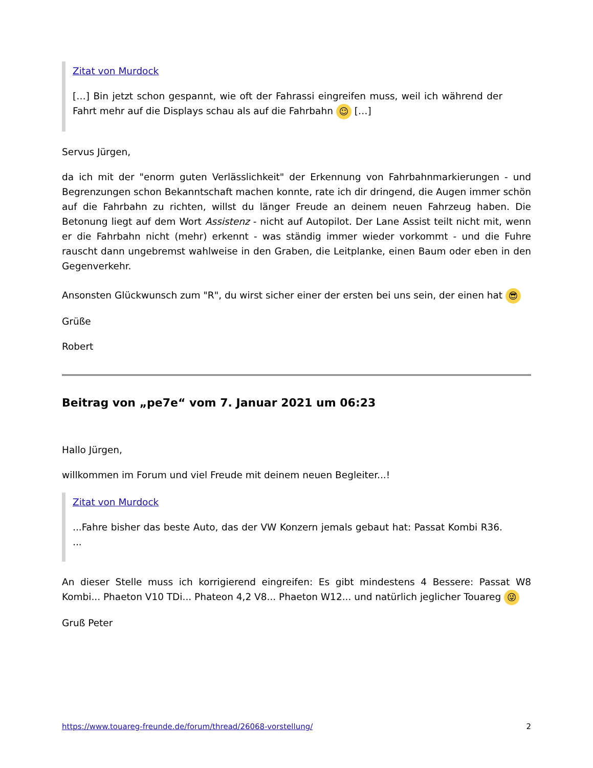Zitat von Murdock
[…] Bin jetzt schon gespannt, wie oft der Fahrassi eingreifen muss, weil ich während der Fahrt mehr auf die Displays schau als auf die Fahrbahn ☺ […]
Servus Jürgen,
da ich mit der "enorm guten Verlässlichkeit" der Erkennung von Fahrbahnmarkierungen - und Begrenzungen schon Bekanntschaft machen konnte, rate ich dir dringend, die Augen immer schön auf die Fahrbahn zu richten, willst du länger Freude an deinem neuen Fahrzeug haben. Die Betonung liegt auf dem Wort Assistenz - nicht auf Autopilot. Der Lane Assist teilt nicht mit, wenn er die Fahrbahn nicht (mehr) erkennt - was ständig immer wieder vorkommt - und die Fuhre rauscht dann ungebremst wahlweise in den Graben, die Leitplanke, einen Baum oder eben in den Gegenverkehr.
Ansonsten Glückwunsch zum "R", du wirst sicher einer der ersten bei uns sein, der einen hat 😎
Grüße
Robert
Beitrag von „pe7e“ vom 7. Januar 2021 um 06:23
Hallo Jürgen,
willkommen im Forum und viel Freude mit deinem neuen Begleiter...!
Zitat von Murdock
...Fahre bisher das beste Auto, das der VW Konzern jemals gebaut hat: Passat Kombi R36. ...
An dieser Stelle muss ich korrigierend eingreifen: Es gibt mindestens 4 Bessere: Passat W8 Kombi... Phaeton V10 TDi... Phateon 4,2 V8... Phaeton W12... und natürlich jeglicher Touareg 😜
Gruß Peter
https://www.touareg-freunde.de/forum/thread/26068-vorstellung/ 2